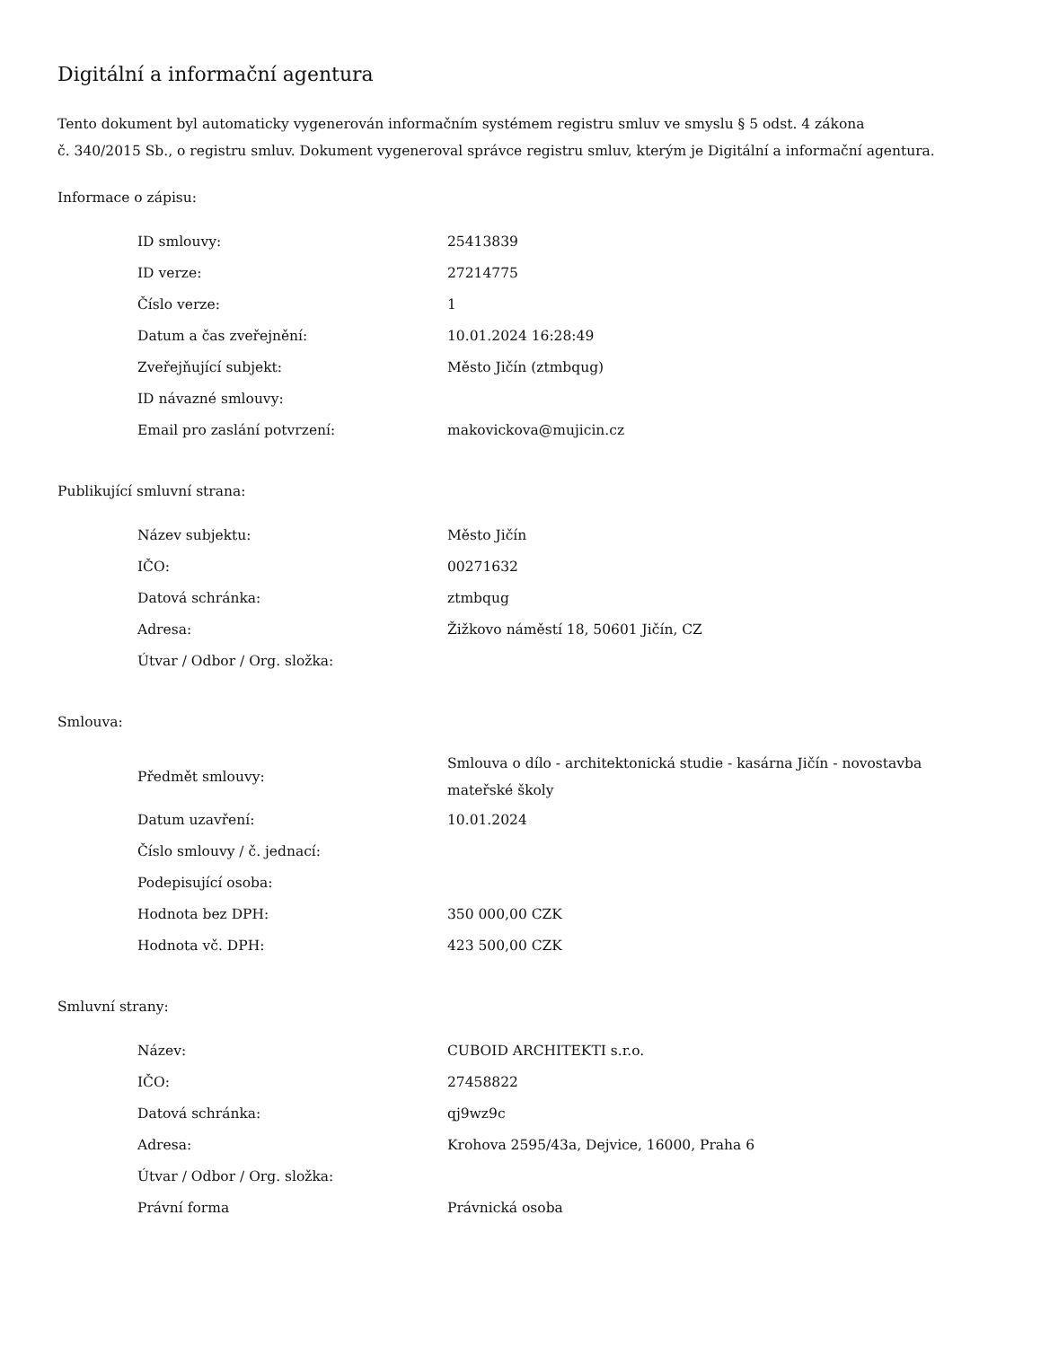Digitální a informační agentura
Tento dokument byl automaticky vygenerován informačním systémem registru smluv ve smyslu § 5 odst. 4 zákona
č. 340/2015 Sb., o registru smluv. Dokument vygeneroval správce registru smluv, kterým je Digitální a informační agentura.
Informace o zápisu:
| ID smlouvy: | 25413839 |
| ID verze: | 27214775 |
| Číslo verze: | 1 |
| Datum a čas zveřejnění: | 10.01.2024 16:28:49 |
| Zveřejňující subjekt: | Město Jičín (ztmbqug) |
| ID návazné smlouvy: | |
| Email pro zaslání potvrzení: | makovickova@mujicin.cz |
Publikující smluvní strana:
| Název subjektu: | Město Jičín |
| IČO: | 00271632 |
| Datová schránka: | ztmbqug |
| Adresa: | Žižkovo náměstí 18, 50601 Jičín, CZ |
| Útvar / Odbor / Org. složka: | |
Smlouva:
| Předmět smlouvy: | Smlouva o dílo - architektonická studie - kasárna Jičín - novostavba mateřské školy |
| Datum uzavření: | 10.01.2024 |
| Číslo smlouvy / č. jednací: | |
| Podepisující osoba: | |
| Hodnota bez DPH: | 350 000,00 CZK |
| Hodnota vč. DPH: | 423 500,00 CZK |
Smluvní strany:
| Název: | CUBOID ARCHITEKTI s.r.o. |
| IČO: | 27458822 |
| Datová schránka: | qj9wz9c |
| Adresa: | Krohova 2595/43a, Dejvice, 16000, Praha 6 |
| Útvar / Odbor / Org. složka: | |
| Právní forma | Právnická osoba |